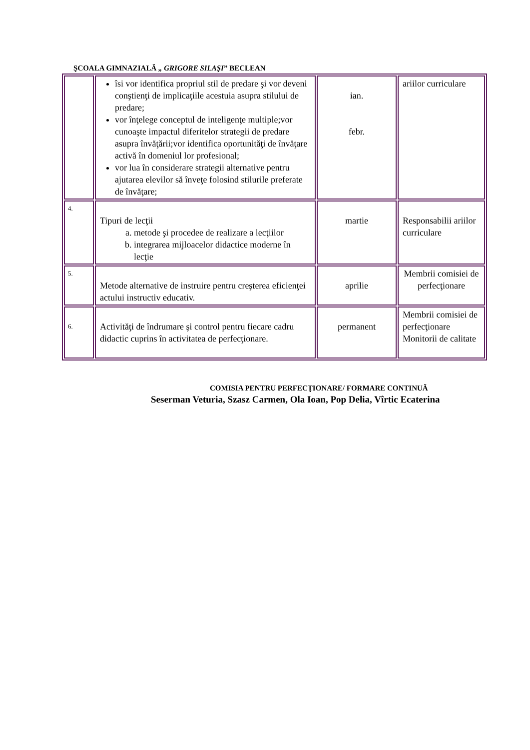ŞCOALA GIMNAZIALĂ „ GRIGORE SILAŞI” BECLEAN
| | îsi vor identifica propriul stil de predare şi vor deveni conştienţi de implicaţiile acestuia asupra stilului de predare; vor înţelege conceptul de inteligenţe multiple;vor cunoaşte impactul diferitelor strategii de predare asupra învăţării;vor identifica oportunităţi de învăţare activă în domeniul lor profesional; vor lua în considerare strategii alternative pentru ajutarea elevilor să înveţe folosind stilurile preferate de învăţare; | ian. febr. | ariilor curriculare |
| 4. | Tipuri de lecţii a. metode şi procedee de realizare a lecţiilor b. integrarea mijloacelor didactice moderne în lecţie | martie | Responsabilii ariilor curriculare |
| 5. | Metode alternative de instruire pentru creşterea eficienţei actului instructiv educativ. | aprilie | Membrii comisiei de perfecţionare |
| 6. | Activităţi de îndrumare şi control pentru fiecare cadru didactic cuprins în activitatea de perfecţionare. | permanent | Membrii comisiei de perfecţionare Monitorii de calitate |
COMISIA PENTRU PERFECŢIONARE/ FORMARE CONTINUĂ
Seserman Veturia, Szasz Carmen, Ola Ioan, Pop Delia, Vîrtic Ecaterina